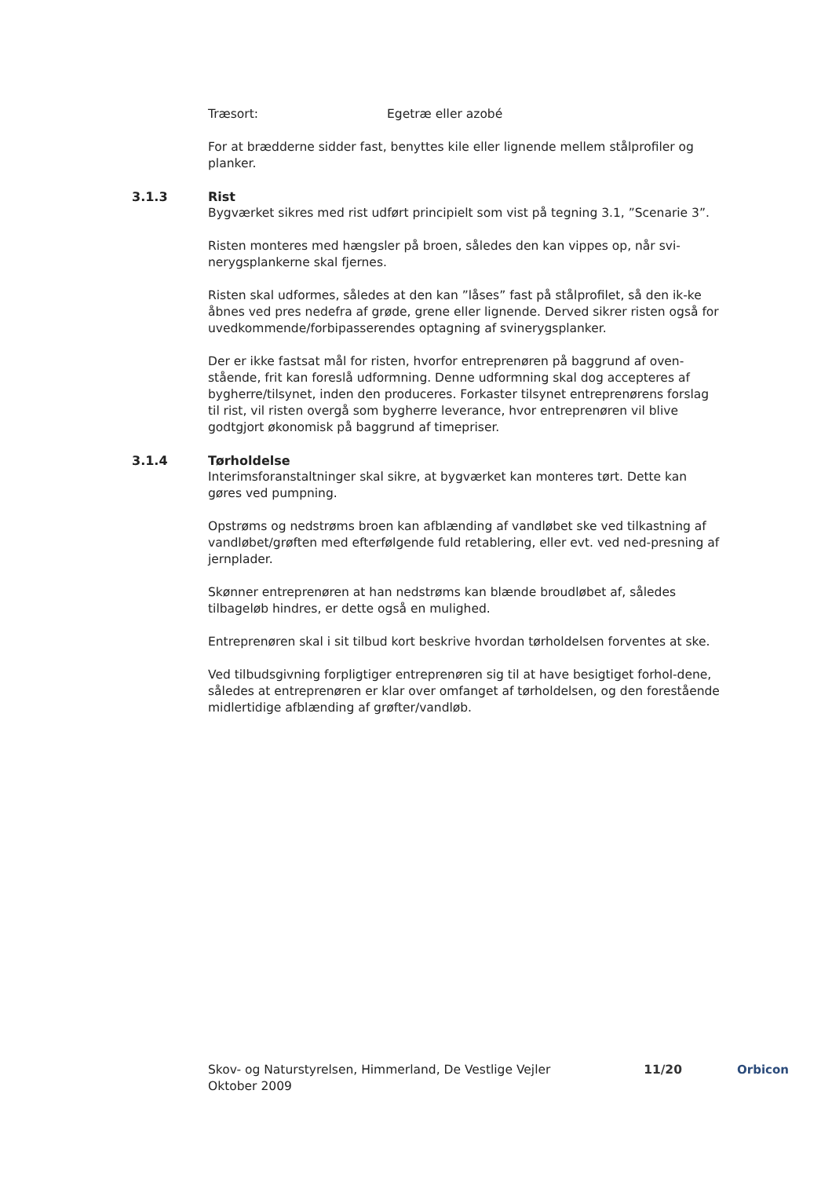Træsort: Egetræ eller azobé
For at brædderne sidder fast, benyttes kile eller lignende mellem stålprofiler og planker.
3.1.3 Rist
Bygværket sikres med rist udført principielt som vist på tegning 3.1, ”Scenarie 3”.
Risten monteres med hængsler på broen, således den kan vippes op, når svi-nerygsplankerne skal fjernes.
Risten skal udformes, således at den kan ”låses” fast på stålprofilet, så den ik-ke åbnes ved pres nedefra af grøde, grene eller lignende. Derved sikrer risten også for uvedkommende/forbipasserendes optagning af svinerygsplanker.
Der er ikke fastsat mål for risten, hvorfor entreprenøren på baggrund af oven-stående, frit kan foreslå udformning. Denne udformning skal dog accepteres af bygherre/tilsynet, inden den produceres. Forkaster tilsynet entreprenørens forslag til rist, vil risten overgå som bygherre leverance, hvor entreprenøren vil blive godtgjort økonomisk på baggrund af timepriser.
3.1.4 Tørholdelse
Interimsforanstaltninger skal sikre, at bygværket kan monteres tørt. Dette kan gøres ved pumpning.
Opstrøms og nedstrøms broen kan afblænding af vandløbet ske ved tilkastning af vandløbet/grøften med efterfølgende fuld retablering, eller evt. ved ned-presning af jernplader.
Skønner entreprenøren at han nedstrøms kan blænde broudløbet af, således tilbageløb hindres, er dette også en mulighed.
Entreprenøren skal i sit tilbud kort beskrive hvordan tørholdelsen forventes at ske.
Ved tilbudsgivning forpligtiger entreprenøren sig til at have besigtiget forhol-dene, således at entreprenøren er klar over omfanget af tørholdelsen, og den forestående midlertidige afblænding af grøfter/vandløb.
Skov- og Naturstyrelsen, Himmerland, De Vestlige Vejler
Oktober 2009
11/20 Orbicon